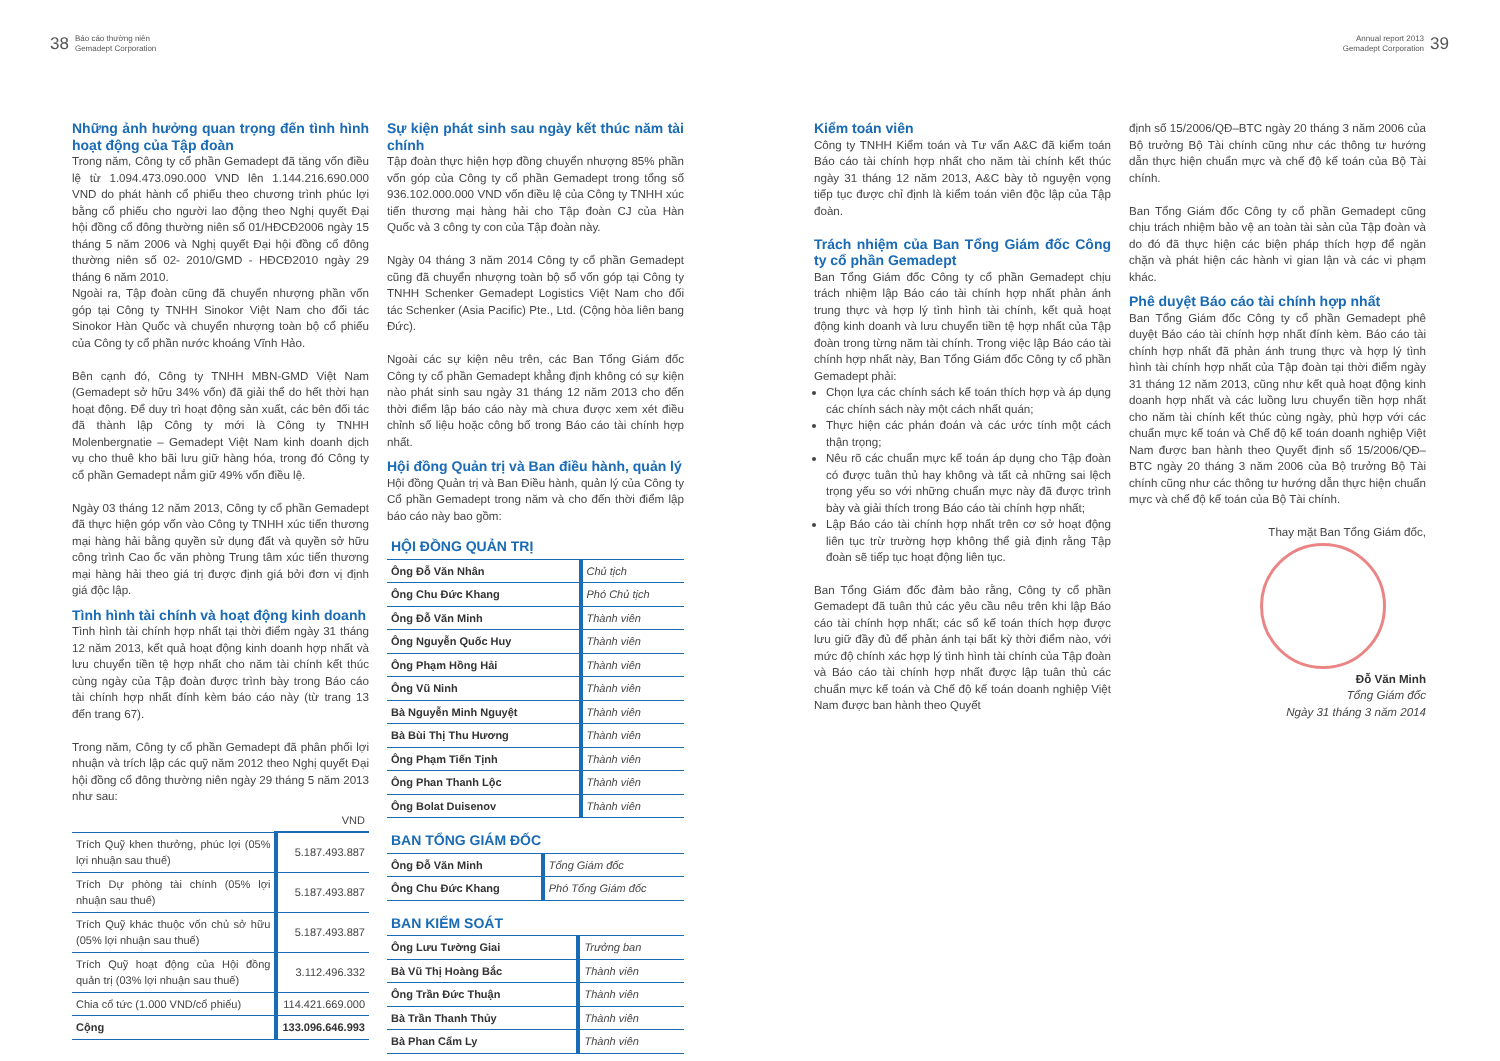38 Báo cáo thường niên
Gemadept Corporation
Annual report 2013
Gemadept Corporation 39
Những ảnh hưởng quan trọng đến tình hình hoạt động của Tập đoàn
Trong năm, Công ty cổ phần Gemadept đã tăng vốn điều lệ từ 1.094.473.090.000 VND lên 1.144.216.690.000 VND do phát hành cổ phiếu theo chương trình phúc lợi bằng cổ phiếu cho người lao động theo Nghị quyết Đại hội đồng cổ đông thường niên số 01/HĐCĐ2006 ngày 15 tháng 5 năm 2006 và Nghị quyết Đại hội đồng cổ đông thường niên số 02- 2010/GMD - HĐCĐ2010 ngày 29 tháng 6 năm 2010.
Ngoài ra, Tập đoàn cũng đã chuyển nhượng phần vốn góp tại Công ty TNHH Sinokor Việt Nam cho đối tác Sinokor Hàn Quốc và chuyển nhượng toàn bộ cổ phiếu của Công ty cổ phần nước khoáng Vĩnh Hảo.
Bên cạnh đó, Công ty TNHH MBN-GMD Việt Nam (Gemadept sở hữu 34% vốn) đã giải thể do hết thời hạn hoạt động. Để duy trì hoạt động sản xuất, các bên đối tác đã thành lập Công ty mới là Công ty TNHH Molenbergnatie – Gemadept Việt Nam kinh doanh dịch vụ cho thuê kho bãi lưu giữ hàng hóa, trong đó Công ty cổ phần Gemadept nắm giữ 49% vốn điều lệ.
Ngày 03 tháng 12 năm 2013, Công ty cổ phần Gemadept đã thực hiện góp vốn vào Công ty TNHH xúc tiến thương mại hàng hải bằng quyền sử dụng đất và quyền sở hữu công trình Cao ốc văn phòng Trung tâm xúc tiến thương mại hàng hải theo giá trị được định giá bởi đơn vị định giá độc lập.
Tình hình tài chính và hoạt động kinh doanh
Tình hình tài chính hợp nhất tại thời điểm ngày 31 tháng 12 năm 2013, kết quả hoạt động kinh doanh hợp nhất và lưu chuyển tiền tệ hợp nhất cho năm tài chính kết thúc cùng ngày của Tập đoàn được trình bày trong Báo cáo tài chính hợp nhất đính kèm báo cáo này (từ trang 13 đến trang 67).
Trong năm, Công ty cổ phần Gemadept đã phân phối lợi nhuận và trích lập các quỹ năm 2012 theo Nghị quyết Đại hội đồng cổ đông thường niên ngày 29 tháng 5 năm 2013 như sau:
| | VND |
| Trích Quỹ khen thưởng, phúc lợi (05% lợi nhuận sau thuế) | 5.187.493.887 |
| Trích Dự phòng tài chính (05% lợi nhuận sau thuế) | 5.187.493.887 |
| Trích Quỹ khác thuộc vốn chủ sở hữu (05% lợi nhuận sau thuế) | 5.187.493.887 |
| Trích Quỹ hoạt động của Hội đồng quản trị (03% lợi nhuận sau thuế) | 3.112.496.332 |
| Chia cổ tức (1.000 VND/cổ phiếu) | 114.421.669.000 |
| Cộng | 133.096.646.993 |
Sự kiện phát sinh sau ngày kết thúc năm tài chính
Tập đoàn thực hiện hợp đồng chuyển nhượng 85% phần vốn góp của Công ty cổ phần Gemadept trong tổng số 936.102.000.000 VND vốn điều lệ của Công ty TNHH xúc tiến thương mại hàng hải cho Tập đoàn CJ của Hàn Quốc và 3 công ty con của Tập đoàn này.
Ngày 04 tháng 3 năm 2014 Công ty cổ phần Gemadept cũng đã chuyển nhượng toàn bộ số vốn góp tại Công ty TNHH Schenker Gemadept Logistics Việt Nam cho đối tác Schenker (Asia Pacific) Pte., Ltd. (Cộng hòa liên bang Đức).
Ngoài các sự kiện nêu trên, các Ban Tổng Giám đốc Công ty cổ phần Gemadept khẳng định không có sự kiện nào phát sinh sau ngày 31 tháng 12 năm 2013 cho đến thời điểm lập báo cáo này mà chưa được xem xét điều chỉnh số liệu hoặc công bố trong Báo cáo tài chính hợp nhất.
Hội đồng Quản trị và Ban điều hành, quản lý
Hội đồng Quản trị và Ban Điều hành, quản lý của Công ty Cổ phần Gemadept trong năm và cho đến thời điểm lập báo cáo này bao gồm:
HỘI ĐỒNG QUẢN TRỊ
| Ông Đỗ Văn Nhân | Chủ tịch |
| Ông Chu Đức Khang | Phó Chủ tịch |
| Ông Đỗ Văn Minh | Thành viên |
| Ông Nguyễn Quốc Huy | Thành viên |
| Ông Phạm Hồng Hải | Thành viên |
| Ông Vũ Ninh | Thành viên |
| Bà Nguyễn Minh Nguyệt | Thành viên |
| Bà Bùi Thị Thu Hương | Thành viên |
| Ông Phạm Tiến Tịnh | Thành viên |
| Ông Phan Thanh Lộc | Thành viên |
| Ông Bolat Duisenov | Thành viên |
BAN TỔNG GIÁM ĐỐC
| Ông Đỗ Văn Minh | Tổng Giám đốc |
| Ông Chu Đức Khang | Phó Tổng Giám đốc |
BAN KIỂM SOÁT
| Ông Lưu Tường Giai | Trưởng ban |
| Bà Vũ Thị Hoàng Bắc | Thành viên |
| Ông Trần Đức Thuận | Thành viên |
| Bà Trần Thanh Thủy | Thành viên |
| Bà Phan Cẩm Ly | Thành viên |
Kiểm toán viên
Công ty TNHH Kiểm toán và Tư vấn A&C đã kiểm toán Báo cáo tài chính hợp nhất cho năm tài chính kết thúc ngày 31 tháng 12 năm 2013, A&C bày tỏ nguyện vọng tiếp tục được chỉ định là kiểm toán viên độc lập của Tập đoàn.
Trách nhiệm của Ban Tổng Giám đốc Công ty cổ phần Gemadept
Ban Tổng Giám đốc Công ty cổ phần Gemadept chịu trách nhiệm lập Báo cáo tài chính hợp nhất phản ánh trung thực và hợp lý tình hình tài chính, kết quả hoạt động kinh doanh và lưu chuyển tiền tệ hợp nhất của Tập đoàn trong từng năm tài chính. Trong việc lập Báo cáo tài chính hợp nhất này, Ban Tổng Giám đốc Công ty cổ phần Gemadept phải:
Chọn lựa các chính sách kế toán thích hợp và áp dụng các chính sách này một cách nhất quán;
Thực hiện các phán đoán và các ước tính một cách thận trọng;
Nêu rõ các chuẩn mực kế toán áp dụng cho Tập đoàn có được tuân thủ hay không và tất cả những sai lệch trọng yếu so với những chuẩn mực này đã được trình bày và giải thích trong Báo cáo tài chính hợp nhất;
Lập Báo cáo tài chính hợp nhất trên cơ sở hoạt động liên tục trừ trường hợp không thể giả định rằng Tập đoàn sẽ tiếp tục hoạt động liên tục.
Ban Tổng Giám đốc đảm bảo rằng, Công ty cổ phần Gemadept đã tuân thủ các yêu cầu nêu trên khi lập Báo cáo tài chính hợp nhất; các sổ kế toán thích hợp được lưu giữ đầy đủ để phản ánh tại bất kỳ thời điểm nào, với mức độ chính xác hợp lý tình hình tài chính của Tập đoàn và Báo cáo tài chính hợp nhất được lập tuân thủ các chuẩn mực kế toán và Chế độ kế toán doanh nghiệp Việt Nam được ban hành theo Quyết
định số 15/2006/QĐ–BTC ngày 20 tháng 3 năm 2006 của Bộ trưởng Bộ Tài chính cũng như các thông tư hướng dẫn thực hiện chuẩn mực và chế độ kế toán của Bộ Tài chính.
Ban Tổng Giám đốc Công ty cổ phần Gemadept cũng chịu trách nhiệm bảo vệ an toàn tài sản của Tập đoàn và do đó đã thực hiện các biện pháp thích hợp để ngăn chặn và phát hiện các hành vi gian lận và các vi phạm khác.
Phê duyệt Báo cáo tài chính hợp nhất
Ban Tổng Giám đốc Công ty cổ phần Gemadept phê duyệt Báo cáo tài chính hợp nhất đính kèm. Báo cáo tài chính hợp nhất đã phản ánh trung thực và hợp lý tình hình tài chính hợp nhất của Tập đoàn tại thời điểm ngày 31 tháng 12 năm 2013, cũng như kết quả hoạt động kinh doanh hợp nhất và các luồng lưu chuyển tiền hợp nhất cho năm tài chính kết thúc cùng ngày, phù hợp với các chuẩn mực kế toán và Chế độ kế toán doanh nghiệp Việt Nam được ban hành theo Quyết định số 15/2006/QĐ–BTC ngày 20 tháng 3 năm 2006 của Bộ trưởng Bộ Tài chính cũng như các thông tư hướng dẫn thực hiện chuẩn mực và chế độ kế toán của Bộ Tài chính.
Thay mặt Ban Tổng Giám đốc,
Đỗ Văn Minh
Tổng Giám đốc
Ngày 31 tháng 3 năm 2014